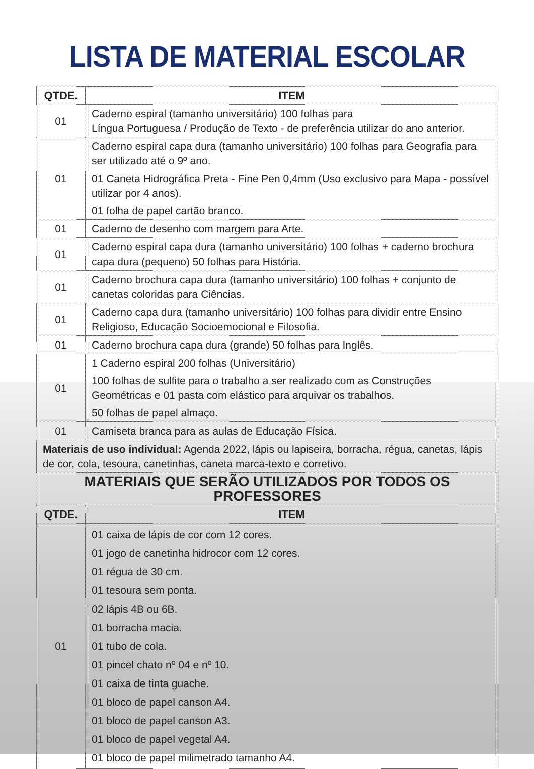LISTA DE MATERIAL ESCOLAR
| QTDE. | ITEM |
| --- | --- |
| 01 | Caderno espiral (tamanho universitário) 100 folhas para Língua Portuguesa / Produção de Texto - de preferência utilizar do ano anterior. |
| 01 | Caderno espiral capa dura (tamanho universitário) 100 folhas para Geografia para ser utilizado até o 9º ano. 01 Caneta Hidrográfica Preta - Fine Pen 0,4mm (Uso exclusivo para Mapa - possível utilizar por 4 anos). 01 folha de papel cartão branco. |
| 01 | Caderno de desenho com margem para Arte. |
| 01 | Caderno espiral capa dura (tamanho universitário) 100 folhas + caderno brochura capa dura (pequeno) 50 folhas para História. |
| 01 | Caderno brochura capa dura (tamanho universitário) 100 folhas + conjunto de canetas coloridas para Ciências. |
| 01 | Caderno capa dura (tamanho universitário) 100 folhas para dividir entre Ensino Religioso, Educação Socioemocional e Filosofia. |
| 01 | Caderno brochura capa dura (grande) 50 folhas para Inglês. |
| 01 | 1 Caderno espiral 200 folhas (Universitário) 100 folhas de sulfite para o trabalho a ser realizado com as Construções Geométricas e 01 pasta com elástico para arquivar os trabalhos. 50 folhas de papel almaço. |
| 01 | Camiseta branca para as aulas de Educação Física. |
| Materiais de uso individual: Agenda 2022, lápis ou lapiseira, borracha, régua, canetas, lápis de cor, cola, tesoura, canetinhas, caneta marca-texto e corretivo. | |
| MATERIAIS QUE SERÃO UTILIZADOS POR TODOS OS PROFESSORES | |
| QTDE. | ITEM |
| 01 | 01 caixa de lápis de cor com 12 cores. 01 jogo de canetinha hidrocor com 12 cores. 01 régua de 30 cm. 01 tesoura sem ponta. 02 lápis 4B ou 6B. 01 borracha macia. 01 tubo de cola. 01 pincel chato nº 04 e nº 10. 01 caixa de tinta guache. 01 bloco de papel canson A4. 01 bloco de papel canson A3. 01 bloco de papel vegetal A4. 01 bloco de papel milimetrado tamanho A4. |